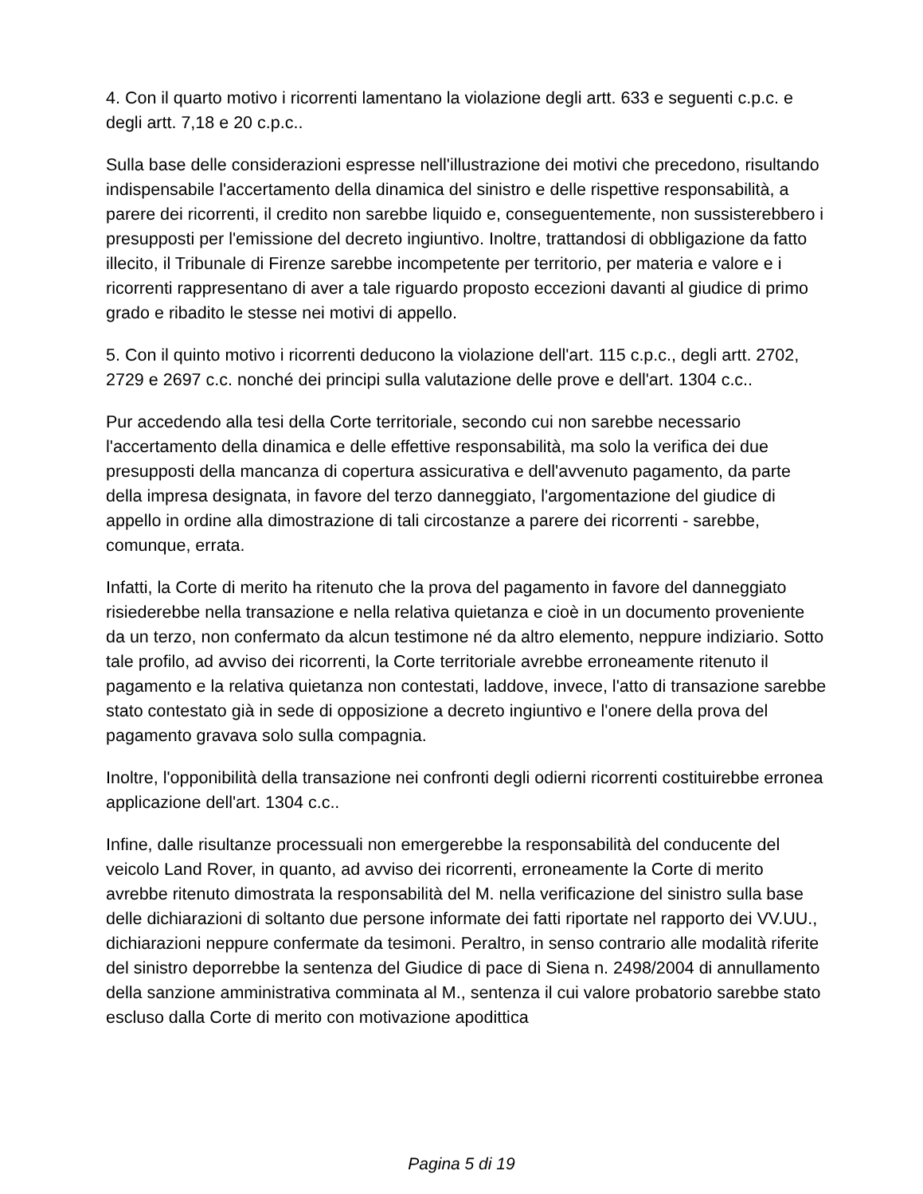4. Con il quarto motivo i ricorrenti lamentano la violazione degli artt. 633 e seguenti c.p.c. e degli artt. 7,18 e 20 c.p.c..
Sulla base delle considerazioni espresse nell'illustrazione dei motivi che precedono, risultando indispensabile l'accertamento della dinamica del sinistro e delle rispettive responsabilità, a parere dei ricorrenti, il credito non sarebbe liquido e, conseguentemente, non sussisterebbero i presupposti per l'emissione del decreto ingiuntivo. Inoltre, trattandosi di obbligazione da fatto illecito, il Tribunale di Firenze sarebbe incompetente per territorio, per materia e valore e i ricorrenti rappresentano di aver a tale riguardo proposto eccezioni davanti al giudice di primo grado e ribadito le stesse nei motivi di appello.
5. Con il quinto motivo i ricorrenti deducono la violazione dell'art. 115 c.p.c., degli artt. 2702, 2729 e 2697 c.c. nonché dei principi sulla valutazione delle prove e dell'art. 1304 c.c..
Pur accedendo alla tesi della Corte territoriale, secondo cui non sarebbe necessario l'accertamento della dinamica e delle effettive responsabilità, ma solo la verifica dei due presupposti della mancanza di copertura assicurativa e dell'avvenuto pagamento, da parte della impresa designata, in favore del terzo danneggiato, l'argomentazione del giudice di appello in ordine alla dimostrazione di tali circostanze a parere dei ricorrenti - sarebbe, comunque, errata.
Infatti, la Corte di merito ha ritenuto che la prova del pagamento in favore del danneggiato risiederebbe nella transazione e nella relativa quietanza e cioè in un documento proveniente da un terzo, non confermato da alcun testimone né da altro elemento, neppure indiziario. Sotto tale profilo, ad avviso dei ricorrenti, la Corte territoriale avrebbe erroneamente ritenuto il pagamento e la relativa quietanza non contestati, laddove, invece, l'atto di transazione sarebbe stato contestato già in sede di opposizione a decreto ingiuntivo e l'onere della prova del pagamento gravava solo sulla compagnia.
Inoltre, l'opponibilità della transazione nei confronti degli odierni ricorrenti costituirebbe erronea applicazione dell'art. 1304 c.c..
Infine, dalle risultanze processuali non emergerebbe la responsabilità del conducente del veicolo Land Rover, in quanto, ad avviso dei ricorrenti, erroneamente la Corte di merito avrebbe ritenuto dimostrata la responsabilità del M. nella verificazione del sinistro sulla base delle dichiarazioni di soltanto due persone informate dei fatti riportate nel rapporto dei VV.UU., dichiarazioni neppure confermate da tesimoni. Peraltro, in senso contrario alle modalità riferite del sinistro deporrebbe la sentenza del Giudice di pace di Siena n. 2498/2004 di annullamento della sanzione amministrativa comminata al M., sentenza il cui valore probatorio sarebbe stato escluso dalla Corte di merito con motivazione apodittica
Pagina 5 di 19